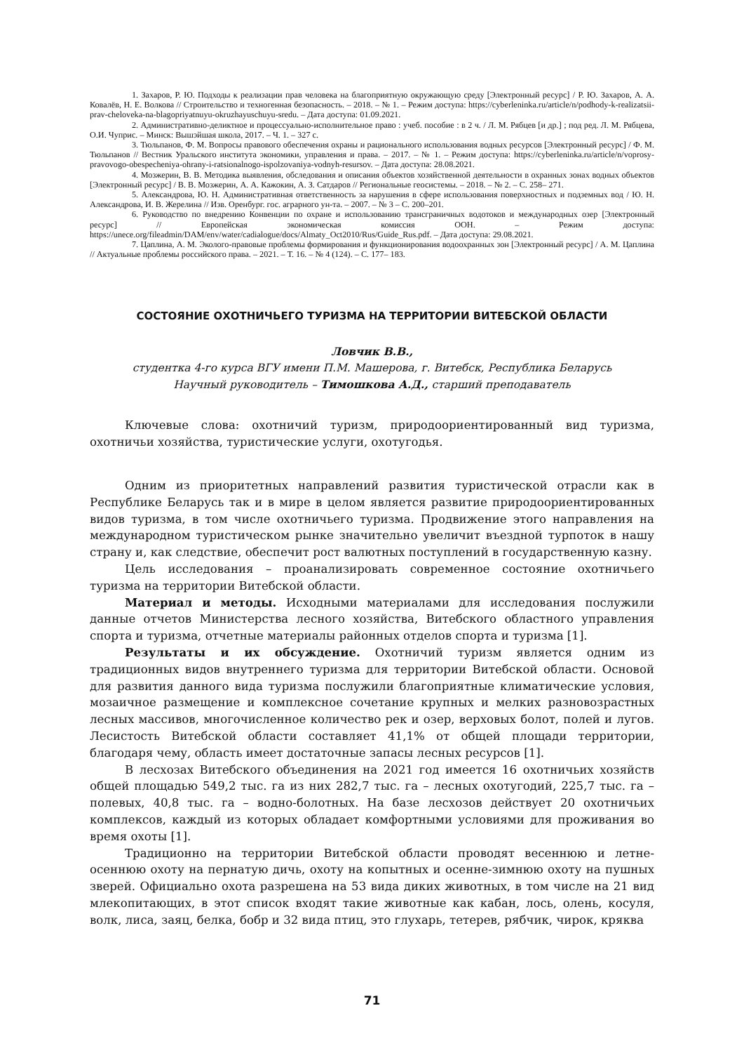1. Захаров, Р. Ю. Подходы к реализации прав человека на благоприятную окружающую среду [Электронный ресурс] / Р. Ю. Захаров, А. А. Ковалёв, Н. Е. Волкова // Строительство и техногенная безопасность. – 2018. – № 1. – Режим доступа: https://cyberleninka.ru/article/n/podhody-k-realizatsii-prav-cheloveka-na-blagopriyatnuyu-okruzhayuschuyu-sredu. – Дата доступа: 01.09.2021.
2. Административно-деликтное и процессуально-исполнительное право : учеб. пособие : в 2 ч. / Л. М. Рябцев [и др.] ; под ред. Л. М. Рябцева, О.И. Чуприс. – Минск: Вышэйшая школа, 2017. – Ч. 1. – 327 с.
3. Тюльпанов, Ф. М. Вопросы правового обеспечения охраны и рационального использования водных ресурсов [Электронный ресурс] / Ф. М. Тюльпанов // Вестник Уральского института экономики, управления и права. – 2017. – № 1. – Режим доступа: https://cyberleninka.ru/article/n/voprosy-pravovogo-obespecheniya-ohrany-i-ratsionalnogo-ispolzovaniya-vodnyh-resursov. – Дата доступа: 28.08.2021.
4. Мозжерин, В. В. Методика выявления, обследования и описания объектов хозяйственной деятельности в охранных зонах водных объектов [Электронный ресурс] / В. В. Мозжерин, А. А. Кажокин, А. З. Сатдаров // Региональные геосистемы. – 2018. – № 2. – С. 258– 271.
5. Александрова, Ю. Н. Административная ответственность за нарушения в сфере использования поверхностных и подземных вод / Ю. Н. Александрова, И. В. Жерелина // Изв. Оренбург. гос. аграрного ун-та. – 2007. – № 3 – С. 200–201.
6. Руководство по внедрению Конвенции по охране и использованию трансграничных водотоков и международных озер [Электронный ресурс] // Европейская экономическая комиссия ООН. – Режим доступа: https://unece.org/fileadmin/DAM/env/water/cadialogue/docs/Almaty_Oct2010/Rus/Guide_Rus.pdf. – Дата доступа: 29.08.2021.
7. Цаплина, А. М. Эколого-правовые проблемы формирования и функционирования водоохранных зон [Электронный ресурс] / А. М. Цаплина // Актуальные проблемы российского права. – 2021. – Т. 16. – № 4 (124). – С. 177– 183.
СОСТОЯНИЕ ОХОТНИЧЬЕГО ТУРИЗМА НА ТЕРРИТОРИИ ВИТЕБСКОЙ ОБЛАСТИ
Ловчик В.В.,
студентка 4-го курса ВГУ имени П.М. Машерова, г. Витебск, Республика Беларусь
Научный руководитель – Тимошкова А.Д., старший преподаватель
Ключевые слова: охотничий туризм, природоориентированный вид туризма, охотничьи хозяйства, туристические услуги, охотугодья.
Одним из приоритетных направлений развития туристической отрасли как в Республике Беларусь так и в мире в целом является развитие природоориентированных видов туризма, в том числе охотничьего туризма. Продвижение этого направления на международном туристическом рынке значительно увеличит въездной турпоток в нашу страну и, как следствие, обеспечит рост валютных поступлений в государственную казну.
Цель исследования – проанализировать современное состояние охотничьего туризма на территории Витебской области.
Материал и методы. Исходными материалами для исследования послужили данные отчетов Министерства лесного хозяйства, Витебского областного управления спорта и туризма, отчетные материалы районных отделов спорта и туризма [1].
Результаты и их обсуждение. Охотничий туризм является одним из традиционных видов внутреннего туризма для территории Витебской области. Основой для развития данного вида туризма послужили благоприятные климатические условия, мозаичное размещение и комплексное сочетание крупных и мелких разновозрастных лесных массивов, многочисленное количество рек и озер, верховых болот, полей и лугов. Лесистость Витебской области составляет 41,1% от общей площади территории, благодаря чему, область имеет достаточные запасы лесных ресурсов [1].
В лесхозах Витебского объединения на 2021 год имеется 16 охотничьих хозяйств общей площадью 549,2 тыс. га из них 282,7 тыс. га – лесных охотугодий, 225,7 тыс. га – полевых, 40,8 тыс. га – водно-болотных. На базе лесхозов действует 20 охотничьих комплексов, каждый из которых обладает комфортными условиями для проживания во время охоты [1].
Традиционно на территории Витебской области проводят весеннюю и летне-осеннюю охоту на пернатую дичь, охоту на копытных и осенне-зимнюю охоту на пушных зверей. Официально охота разрешена на 53 вида диких животных, в том числе на 21 вид млекопитающих, в этот список входят такие животные как кабан, лось, олень, косуля, волк, лиса, заяц, белка, бобр и 32 вида птиц, это глухарь, тетерев, рябчик, чирок, кряква
71